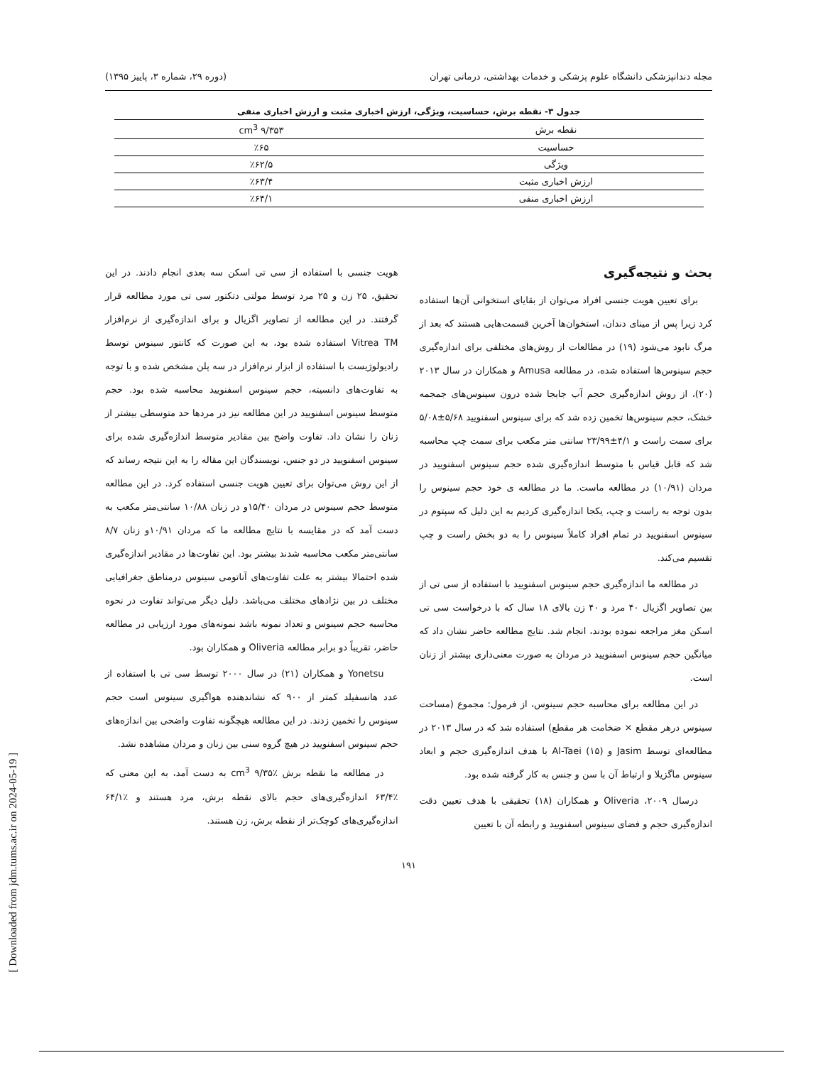[ Downloaded from jdm.tums.ac.ir on 2024-05-19 ]
مجله دندانپزشکی دانشگاه علوم پزشکی و خدمات بهداشتی، درمانی تهران (دوره ۲۹، شماره ۳، پاییز ۱۳۹۵)
جدول ۳- نقطه برش، حساسیت، ویژگی، ارزش اخباری مثبت و ارزش اخباری منفی
| نقطه برش | ۹/۳۵۳ cm<sup>3</sup> |
| حساسیت | ٪۶۵ |
| ویژگی | ٪۶۲/۵ |
| ارزش اخباری مثبت | ٪۶۳/۴ |
| ارزش اخباری منفی | ٪۶۴/۱ |
بحث و نتیجه‌گیری
برای تعیین هویت جنسی افراد می‌توان از بقایای استخوانی آن‌ها استفاده کرد زیرا پس از مینای دندان، استخوان‌ها آخرین قسمت‌هایی هستند که بعد از مرگ نابود می‌شود (۱۹) در مطالعات از روش‌های مختلفی برای اندازه‌گیری حجم سینوس‌ها استفاده شده، در مطالعه Amusa و همکاران در سال ۲۰۱۳ (۲۰)، از روش اندازه‌گیری حجم آب جابجا شده درون سینوس‌های جمجمه خشک، حجم سینوس‌ها تخمین زده شد که برای سینوس اسفنویید ۵/۶۸±۵/۰۸ برای سمت راست و ۴/۱±۲۳/۹۹ سانتی متر مکعب برای سمت چپ محاسبه شد که قابل قیاس با متوسط اندازه‌گیری شده حجم سینوس اسفنویید در مردان (۱۰/۹۱) در مطالعه ماست. ما در مطالعه ی خود حجم سینوس را بدون توجه به راست و چپ، یکجا اندازه‌گیری کردیم به این دلیل که سپتوم در سینوس اسفنویید در تمام افراد کاملاً سینوس را به دو بخش راست و چپ تقسیم می‌کند.
در مطالعه ما اندازه‌گیری حجم سینوس اسفنویید با استفاده از سی تی از بین تصاویر اگزیال ۴۰ مرد و ۴۰ زن بالای ۱۸ سال که با درخواست سی تی اسکن مغز مراجعه نموده بودند، انجام شد. نتایج مطالعه حاضر نشان داد که میانگین حجم سینوس اسفنویید در مردان به صورت معنی‌داری بیشتر از زنان است.
در این مطالعه برای محاسبه حجم سینوس، از فرمول: مجموع (مساحت سینوس درهر مقطع × ضخامت هر مقطع) استفاده شد که در سال ۲۰۱۳ در مطالعه‌ای توسط Jasim و Al-Taei (۱۵) با هدف اندازه‌گیری حجم و ابعاد سینوس ماگزیلا و ارتباط آن با سن و جنس به کار گرفته شده بود.
درسال ۲۰۰۹، Oliveria و همکاران (۱۸) تحقیقی با هدف تعیین دقت اندازه‌گیری حجم و فضای سینوس اسفنویید و رابطه آن با تعیین
هویت جنسی با استفاده از سی تی اسکن سه بعدی انجام دادند. در این تحقیق، ۲۵ زن و ۲۵ مرد توسط مولتی دتکتور سی تی مورد مطالعه قرار گرفتند. در این مطالعه از تصاویر اگزیال و برای اندازه‌گیری از نرم‌افزار Vitrea TM استفاده شده بود، به این صورت که کانتور سینوس توسط رادیولوژیست با استفاده از ابزار نرم‌افزار در سه پلن مشخص شده و با توجه به تفاوت‌های دانسیته، حجم سینوس اسفنویید محاسبه شده بود. حجم متوسط سینوس اسفنویید در این مطالعه نیز در مردها حد متوسطی بیشتر از زنان را نشان داد. تفاوت واضح بین مقادیر متوسط اندازه‌گیری شده برای سینوس اسفنویید در دو جنس، نویسندگان این مقاله را به این نتیجه رساند که از این روش می‌توان برای تعیین هویت جنسی استفاده کرد. در این مطالعه متوسط حجم سینوس در مردان ۱۵/۴۰و در زنان ۱۰/۸۸ سانتی‌متر مکعب به دست آمد که در مقایسه با نتایج مطالعه ما که مردان ۱۰/۹۱و زنان ۸/۷ سانتی‌متر مکعب محاسبه شدند بیشتر بود. این تفاوت‌ها در مقادیر اندازه‌گیری شده احتمالا بیشتر به علت تفاوت‌های آناتومی سینوس درمناطق جغرافیایی مختلف در بین نژادهای مختلف می‌باشد. دلیل دیگر می‌تواند تفاوت در نحوه محاسبه حجم سینوس و تعداد نمونه باشد نمونه‌های مورد ارزیابی در مطالعه حاضر، تقریباً دو برابر مطالعه Oliveria و همکاران بود.
Yonetsu و همکاران (۲۱) در سال ۲۰۰۰ توسط سی تی با استفاده از عدد هانسفیلد کمتر از ۹۰۰ که نشاندهنده هواگیری سینوس است حجم سینوس را تخمین زدند. در این مطالعه هیچگونه تفاوت واضحی بین اندازه‌های حجم سینوس اسفنویید در هیچ گروه سنی بین زنان و مردان مشاهده نشد.
در مطالعه ما نقطه برش ٪۹/۳۵ cm<sup>3</sup> به دست آمد، به این معنی که ٪۶۳/۴ اندازه‌گیری‌های حجم بالای نقطه برش، مرد هستند و ٪۶۴/۱ اندازه‌گیری‌های کوچک‌تر از نقطه برش، زن هستند.
۱۹۱